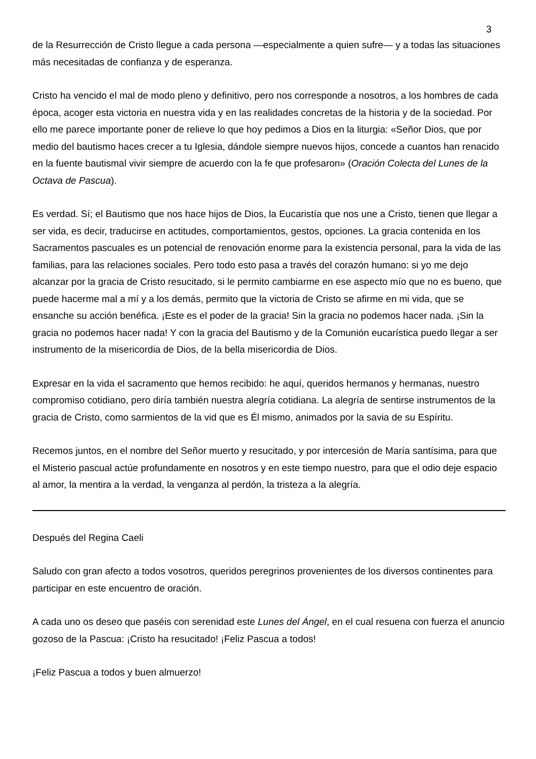3
de la Resurrección de Cristo llegue a cada persona —especialmente a quien sufre— y a todas las situaciones más necesitadas de confianza y de esperanza.
Cristo ha vencido el mal de modo pleno y definitivo, pero nos corresponde a nosotros, a los hombres de cada época, acoger esta victoria en nuestra vida y en las realidades concretas de la historia y de la sociedad. Por ello me parece importante poner de relieve lo que hoy pedimos a Dios en la liturgia: «Señor Dios, que por medio del bautismo haces crecer a tu Iglesia, dándole siempre nuevos hijos, concede a cuantos han renacido en la fuente bautismal vivir siempre de acuerdo con la fe que profesaron» (Oración Colecta del Lunes de la Octava de Pascua).
Es verdad. Sí; el Bautismo que nos hace hijos de Dios, la Eucaristía que nos une a Cristo, tienen que llegar a ser vida, es decir, traducirse en actitudes, comportamientos, gestos, opciones. La gracia contenida en los Sacramentos pascuales es un potencial de renovación enorme para la existencia personal, para la vida de las familias, para las relaciones sociales. Pero todo esto pasa a través del corazón humano: si yo me dejo alcanzar por la gracia de Cristo resucitado, si le permito cambiarme en ese aspecto mío que no es bueno, que puede hacerme mal a mí y a los demás, permito que la victoria de Cristo se afirme en mi vida, que se ensanche su acción benéfica. ¡Este es el poder de la gracia! Sin la gracia no podemos hacer nada. ¡Sin la gracia no podemos hacer nada! Y con la gracia del Bautismo y de la Comunión eucarística puedo llegar a ser instrumento de la misericordia de Dios, de la bella misericordia de Dios.
Expresar en la vida el sacramento que hemos recibido: he aquí, queridos hermanos y hermanas, nuestro compromiso cotidiano, pero diría también nuestra alegría cotidiana. La alegría de sentirse instrumentos de la gracia de Cristo, como sarmientos de la vid que es Él mismo, animados por la savia de su Espíritu.
Recemos juntos, en el nombre del Señor muerto y resucitado, y por intercesión de María santísima, para que el Misterio pascual actúe profundamente en nosotros y en este tiempo nuestro, para que el odio deje espacio al amor, la mentira a la verdad, la venganza al perdón, la tristeza a la alegría.
Después del Regina Caeli
Saludo con gran afecto a todos vosotros, queridos peregrinos provenientes de los diversos continentes para participar en este encuentro de oración.
A cada uno os deseo que paséis con serenidad este Lunes del Ángel, en el cual resuena con fuerza el anuncio gozoso de la Pascua: ¡Cristo ha resucitado! ¡Feliz Pascua a todos!
¡Feliz Pascua a todos y buen almuerzo!